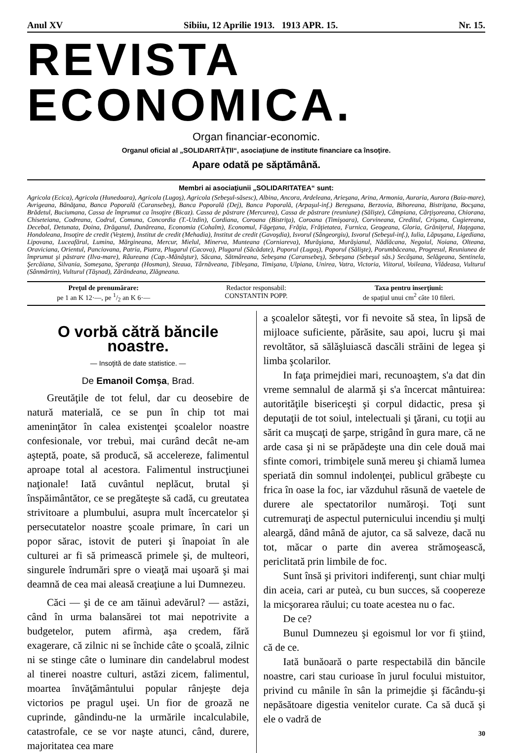Anul XV Sibiiu, 12 Aprilie 1913. 1913 APR. 15. Nr. 15.
REVISTA ECONOMICA.
Organ financiar-economic.
Organul oficial al „SOLIDARITĂŢII“, asociaţiune de institute financiare ca însoţire.
Apare odată pe săptămână.
Membri ai asociaţiunii „SOLIDARITATEA“ sunt:
Agricola (Ecica), Agricola (Hunedoara), Agricola (Lugoş), Agricola (Sebeşul-săsesc), Albina, Ancora, Ardeleana, Arieşana, Arina, Armonia, Auraria, Aurora (Baia-mare), Avrigeana, Bănăţana, Banca Poporală (Caransebeş), Banca Poporală (Dej), Banca Poporală, (Arpaşul-inf.) Beregsana, Berzovia, Bihoreana, Bistriţana, Bocşana, Brădetul, Buciumana, Cassa de împrumut ca însoţire (Bicaz). Cassa de păstrare (Mercurea), Cassa de păstrare (reuniune) (Sălişte), Câmpiana, Cârţişoreana, Chiorana, Chiseteiana, Codreana, Codrul, Comuna, Concordia (T.-Uzdin), Cordiana, Coroana (Bistriţa), Coroana (Timişoara), Corvineana, Creditul, Crişana, Cugiereana, Decebal, Detunata, Doina, Drăganul, Dunăreana, Economia (Cohalm), Economul, Făgeţana, Frăţia, Frăţietatea, Furnica, Geogeana, Gloria, Grăniţerul, Haţegana, Hondoleana, Insoţire de credit (Veştem), Institut de credit (Mehadia), Institut de credit (Gavoşdia), Isvorul (Sângeorgiu), Isvorul (Sebeşul-inf.), Iulia, Lăpuşana, Ligediana, Lipovana, Luceafărul, Lumina, Mărgineana, Mercur, Mielul, Minerva, Munteana (Corniareva), Murăşiana, Murăşianul, Nădlăcana, Negoiul, Noiana, Olteana, Oraviciana, Orientul, Panciovana, Patria, Piatra, Plugarul (Cacova), Plugarul (Săcădate), Poporul (Lugoş), Poporul (Sălişte), Porumbăceana, Progresul, Reuniunea de împrumut şi păstrare (Ilva-mare), Râureana (Cap.-Mănăştur), Săcana, Sătmăreana, Sebeşana (Caransebeş), Sebeşana (Sebeşul săs.) Secăşana, Selăgeana, Sentinela, Şercăiana, Silvania, Someşana, Speranţa (Hosman), Steaua, Târnăveana, Ţibleşana, Timişana, Ulpiana, Unirea, Vatra, Victoria, Viitorul, Voileana, Vlădeasa, Vulturul (Sânmărtin), Vulturul (Tăşnad), Zărăndeana, Zlăgneana.
Preţul de prenumărare:
pe 1 an K 12·—, pe 1/2 an K 6·—
Redactor responsabil:
CONSTANTIN POPP.
Taxa pentru inserţiuni:
de spaţiul unui cm<sup>2</sup> câte 10 fileri.
O vorbă cătră băncile noastre.
— Insoţită de date statistice. —
De Emanoil Comşa, Brad.
Greutăţile de tot felul, dar cu deosebire de natură materială, ce se pun în chip tot mai ameninţător în calea existenţei şcoalelor noastre confesionale, vor trebuì, mai curând decât ne-am aşteptă, poate, să producă, să accelereze, falimentul aproape total al acestora. Falimentul instrucţiunei naţionale! Iată cuvântul neplăcut, brutal şi înspăimântător, ce se pregăteşte să cadă, cu greutatea strivitoare a plumbului, asupra mult încercatelor şi persecutatelor noastre şcoale primare, în cari un popor sărac, istovit de puteri şi înapoiat în ale culturei ar fi să primească primele şi, de multeori, singurele îndrumări spre o vieaţă mai uşoară şi mai deamnă de cea mai aleasă creaţiune a lui Dumnezeu.
Căci — şi de ce am tăinuì adevărul? — astăzi, când în urma balansărei tot mai nepotrivite a budgetelor, putem afirmà, aşa credem, fără exagerare, că zilnic ni se închide câte o şcoală, zilnic ni se stinge câte o luminare din candelabrul modest al tinerei noastre culturi, astăzi zicem, falimentul, moartea învăţământului popular rânjeşte deja victorios pe pragul uşei. Un fior de groază ne cuprinde, gândindu-ne la urmările incalculabile, catastrofale, ce se vor naşte atunci, când, durere, majoritatea cea mare
a şcoalelor săteşti, vor fi nevoite să stea, în lipsă de mijloace suficiente, părăsite, sau apoi, lucru şi mai revoltător, să sălăşluiască dascăli străini de legea şi limba şcolarilor.
In faţa primejdiei mari, recunoaştem, s'a dat din vreme semnalul de alarmă şi s'a încercat mântuirea: autorităţile bisericeşti şi corpul didactic, presa şi deputaţii de tot soiul, intelectuali şi ţărani, cu toţii au sărit ca muşcaţi de şarpe, strigând în gura mare, că ne arde casa şi ni se prăpădeşte una din cele două mai sfinte comori, trimbiţele sună mereu şi chiamă lumea speriată din somnul indolenţei, publicul grăbeşte cu frica în oase la foc, iar văzduhul răsună de vaetele de durere ale spectatorilor număroşi. Toţi sunt cutremuraţi de aspectul puternicului incendiu şi mulţi aleargă, dând mână de ajutor, ca să salveze, dacă nu tot, măcar o parte din averea strămoşească, periclitată prin limbile de foc.
Sunt însă şi privitori indiferenţi, sunt chiar mulţi din aceia, cari ar puteà, cu bun succes, să coopereze la micşorarea răului; cu toate acestea nu o fac.
De ce?
Bunul Dumnezeu şi egoismul lor vor fi ştiind, că de ce.
Iată bunăoară o parte respectabilă din băncile noastre, cari stau curioase în jurul focului mistuitor, privind cu mânile în sân la primejdie şi făcându-şi nepăsătoare digestia venitelor curate. Ca să ducă şi ele o vadră de
30